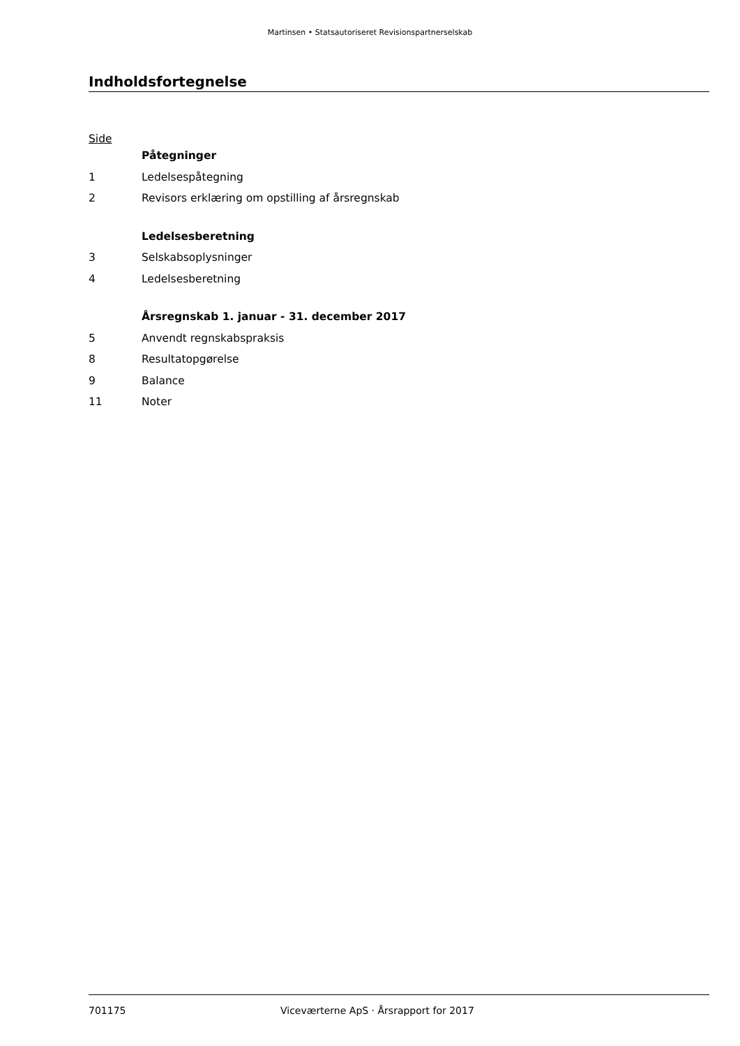Martinsen • Statsautoriseret Revisionspartnerselskab
Indholdsfortegnelse
Side
Påtegninger
1 Ledelsespåtegning
2 Revisors erklæring om opstilling af årsregnskab
Ledelsesberetning
3 Selskabsoplysninger
4 Ledelsesberetning
Årsregnskab 1. januar - 31. december 2017
5 Anvendt regnskabspraksis
8 Resultatopgørelse
9 Balance
11 Noter
701175 Viceværterne ApS · Årsrapport for 2017